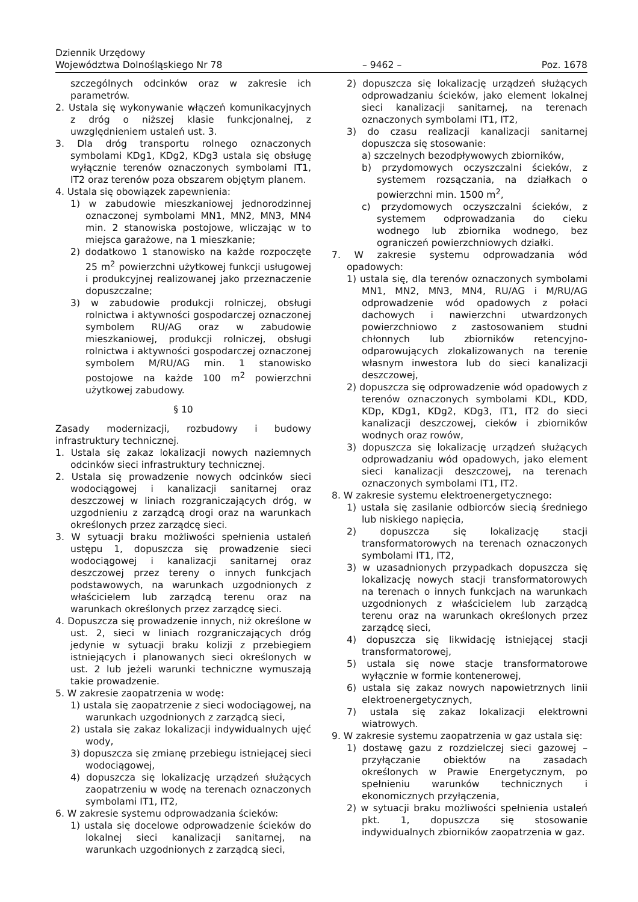Dziennik Urzędowy
Województwa Dolnośląskiego Nr 78 – 9462 – Poz. 1678
szczególnych odcinków oraz w zakresie ich parametrów.
2. Ustala się wykonywanie włączeń komunikacyjnych z dróg o niższej klasie funkcjonalnej, z uwzględnieniem ustaleń ust. 3.
3. Dla dróg transportu rolnego oznaczonych symbolami KDg1, KDg2, KDg3 ustala się obsługę wyłącznie terenów oznaczonych symbolami IT1, IT2 oraz terenów poza obszarem objętym planem.
4. Ustala się obowiązek zapewnienia:
1) w zabudowie mieszkaniowej jednorodzinnej oznaczonej symbolami MN1, MN2, MN3, MN4 min. 2 stanowiska postojowe, wliczając w to miejsca garażowe, na 1 mieszkanie;
2) dodatkowo 1 stanowisko na każde rozpoczęte 25 m<sup>2</sup> powierzchni użytkowej funkcji usługowej i produkcyjnej realizowanej jako przeznaczenie dopuszczalne;
3) w zabudowie produkcji rolniczej, obsługi rolnictwa i aktywności gospodarczej oznaczonej symbolem RU/AG oraz w zabudowie mieszkaniowej, produkcji rolniczej, obsługi rolnictwa i aktywności gospodarczej oznaczonej symbolem M/RU/AG min. 1 stanowisko postojowe na każde 100 m<sup>2</sup> powierzchni użytkowej zabudowy.
§ 10
Zasady modernizacji, rozbudowy i budowy infrastruktury technicznej.
1. Ustala się zakaz lokalizacji nowych naziemnych odcinków sieci infrastruktury technicznej.
2. Ustala się prowadzenie nowych odcinków sieci wodociągowej i kanalizacji sanitarnej oraz deszczowej w liniach rozgraniczających dróg, w uzgodnieniu z zarządcą drogi oraz na warunkach określonych przez zarządcę sieci.
3. W sytuacji braku możliwości spełnienia ustaleń ustępu 1, dopuszcza się prowadzenie sieci wodociągowej i kanalizacji sanitarnej oraz deszczowej przez tereny o innych funkcjach podstawowych, na warunkach uzgodnionych z właścicielem lub zarządcą terenu oraz na warunkach określonych przez zarządcę sieci.
4. Dopuszcza się prowadzenie innych, niż określone w ust. 2, sieci w liniach rozgraniczających dróg jedynie w sytuacji braku kolizji z przebiegiem istniejących i planowanych sieci określonych w ust. 2 lub jeżeli warunki techniczne wymuszają takie prowadzenie.
5. W zakresie zaopatrzenia w wodę:
1) ustala się zaopatrzenie z sieci wodociągowej, na warunkach uzgodnionych z zarządcą sieci,
2) ustala się zakaz lokalizacji indywidualnych ujęć wody,
3) dopuszcza się zmianę przebiegu istniejącej sieci wodociągowej,
4) dopuszcza się lokalizację urządzeń służących zaopatrzeniu w wodę na terenach oznaczonych symbolami IT1, IT2,
6. W zakresie systemu odprowadzania ścieków:
1) ustala się docelowe odprowadzenie ścieków do lokalnej sieci kanalizacji sanitarnej, na warunkach uzgodnionych z zarządcą sieci,
2) dopuszcza się lokalizację urządzeń służących odprowadzaniu ścieków, jako element lokalnej sieci kanalizacji sanitarnej, na terenach oznaczonych symbolami IT1, IT2,
3) do czasu realizacji kanalizacji sanitarnej dopuszcza się stosowanie:
a) szczelnych bezodpływowych zbiorników,
b) przydomowych oczyszczalni ścieków, z systemem rozsączania, na działkach o powierzchni min. 1500 m<sup>2</sup>,
c) przydomowych oczyszczalni ścieków, z systemem odprowadzania do cieku wodnego lub zbiornika wodnego, bez ograniczeń powierzchniowych działki.
7. W zakresie systemu odprowadzania wód opadowych:
1) ustala się, dla terenów oznaczonych symbolami MN1, MN2, MN3, MN4, RU/AG i M/RU/AG odprowadzenie wód opadowych z połaci dachowych i nawierzchni utwardzonych powierzchniowo z zastosowaniem studni chłonnych lub zbiorników retencyjno-odparowujących zlokalizowanych na terenie własnym inwestora lub do sieci kanalizacji deszczowej,
2) dopuszcza się odprowadzenie wód opadowych z terenów oznaczonych symbolami KDL, KDD, KDp, KDg1, KDg2, KDg3, IT1, IT2 do sieci kanalizacji deszczowej, cieków i zbiorników wodnych oraz rowów,
3) dopuszcza się lokalizację urządzeń służących odprowadzaniu wód opadowych, jako element sieci kanalizacji deszczowej, na terenach oznaczonych symbolami IT1, IT2.
8. W zakresie systemu elektroenergetycznego:
1) ustala się zasilanie odbiorców siecią średniego lub niskiego napięcia,
2) dopuszcza się lokalizację stacji transformatorowych na terenach oznaczonych symbolami IT1, IT2,
3) w uzasadnionych przypadkach dopuszcza się lokalizację nowych stacji transformatorowych na terenach o innych funkcjach na warunkach uzgodnionych z właścicielem lub zarządcą terenu oraz na warunkach określonych przez zarządcę sieci,
4) dopuszcza się likwidację istniejącej stacji transformatorowej,
5) ustala się nowe stacje transformatorowe wyłącznie w formie kontenerowej,
6) ustala się zakaz nowych napowietrznych linii elektroenergetycznych,
7) ustala się zakaz lokalizacji elektrowni wiatrowych.
9. W zakresie systemu zaopatrzenia w gaz ustala się:
1) dostawę gazu z rozdzielczej sieci gazowej – przyłączanie obiektów na zasadach określonych w Prawie Energetycznym, po spełnieniu warunków technicznych i ekonomicznych przyłączenia,
2) w sytuacji braku możliwości spełnienia ustaleń pkt. 1, dopuszcza się stosowanie indywidualnych zbiorników zaopatrzenia w gaz.